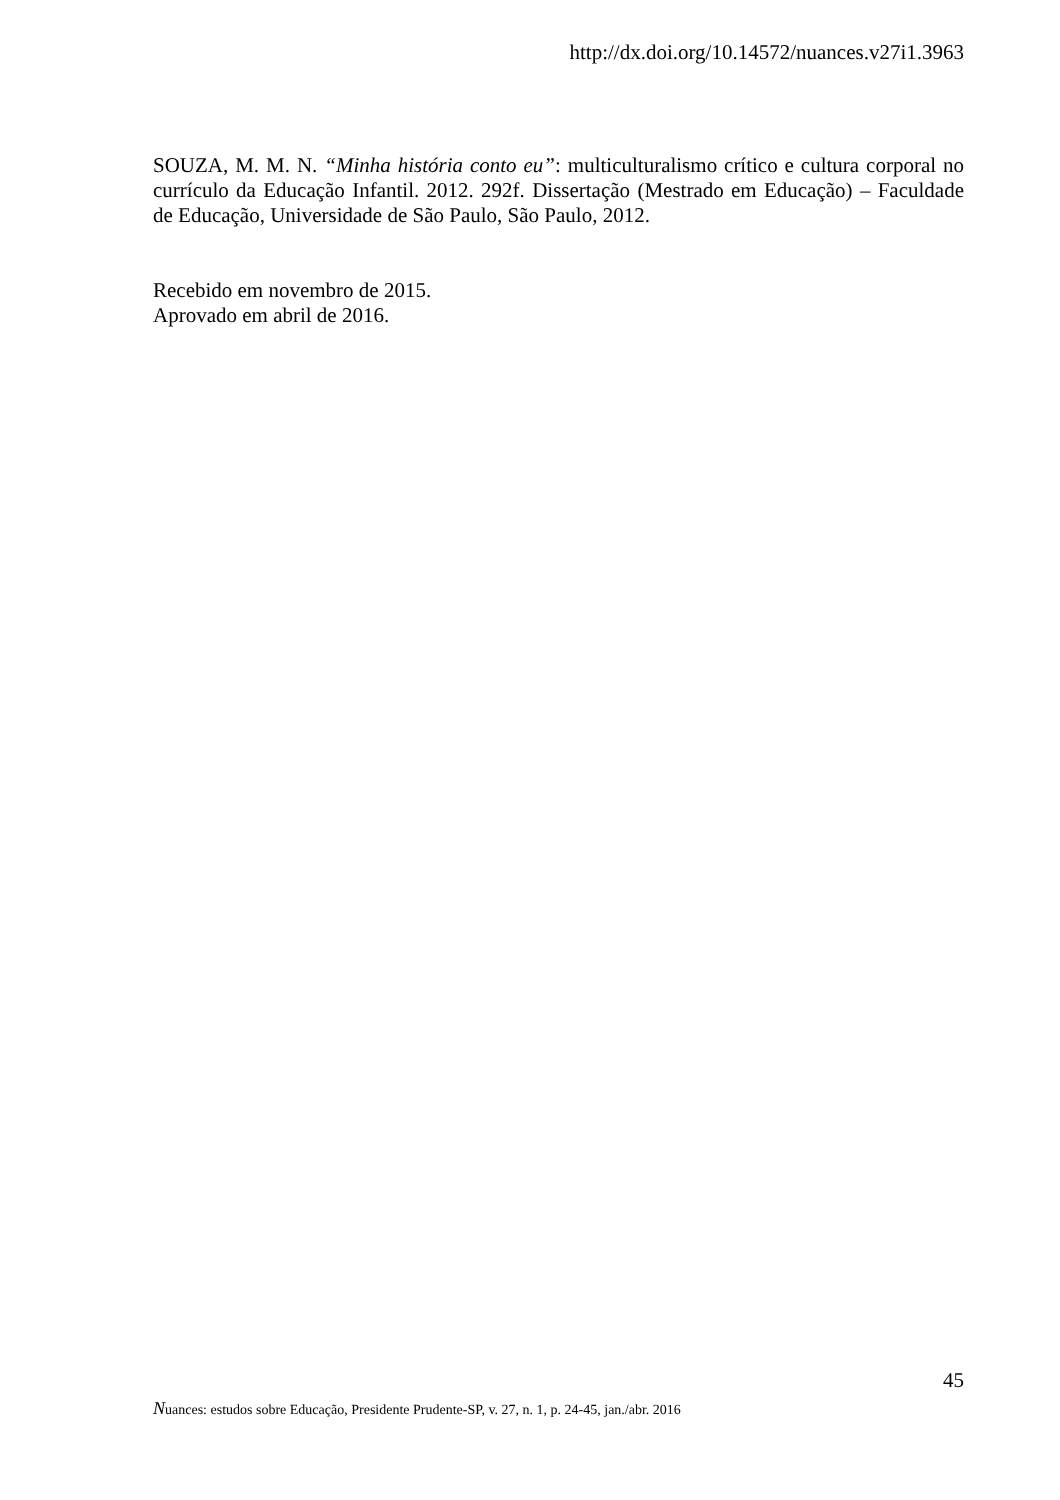http://dx.doi.org/10.14572/nuances.v27i1.3963
SOUZA, M. M. N. “Minha história conto eu”: multiculturalismo crítico e cultura corporal no currículo da Educação Infantil. 2012. 292f. Dissertação (Mestrado em Educação) – Faculdade de Educação, Universidade de São Paulo, São Paulo, 2012.
Recebido em novembro de 2015.
Aprovado em abril de 2016.
45
Nuances: estudos sobre Educação, Presidente Prudente-SP, v. 27, n. 1, p. 24-45, jan./abr. 2016